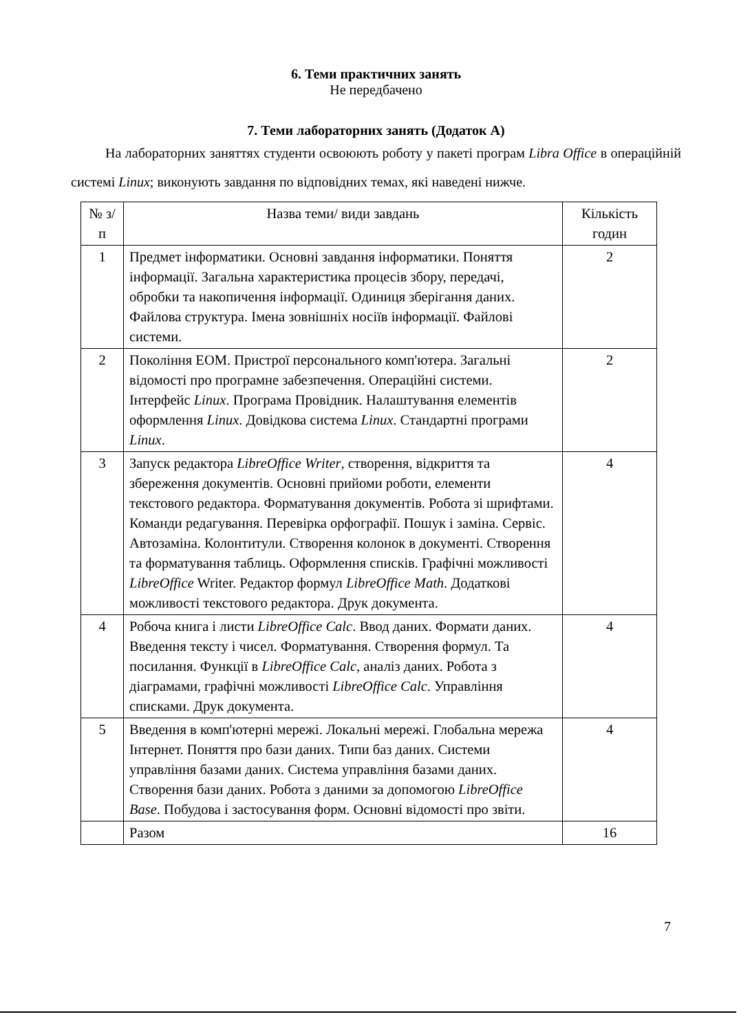6. Теми практичних занять
Не передбачено
7. Теми лабораторних занять (Додаток А)
На лабораторних заняттях студенти освоюють роботу у пакеті програм Libra Office в операційній системі Linux; виконують завдання по відповідних темах, які наведені нижче.
| № з/п | Назва теми/ види завдань | Кількість годин |
| --- | --- | --- |
| 1 | Предмет інформатики. Основні завдання інформатики. Поняття інформації. Загальна характеристика процесів збору, передачі, обробки та накопичення інформації. Одиниця зберігання даних. Файлова структура. Імена зовнішніх носіїв інформації. Файлові системи. | 2 |
| 2 | Покоління ЕОМ. Пристрої персонального комп'ютера. Загальні відомості про програмне забезпечення. Операційні системи. Інтерфейс Linux . Програма Провідник. Налаштування елементів оформлення Linux . Довідкова система Linux . Стандартні програми Linux . | 2 |
| 3 | Запуск редактора LibreOffice Writer , створення, відкриття та збереження документів. Основні прийоми роботи, елементи текстового редактора. Форматування документів. Робота зі шрифтами. Команди редагування. Перевірка орфографії. Пошук і заміна. Сервіс. Автозаміна. Колонтитули. Створення колонок в документі. Створення та форматування таблиць. Оформлення списків. Графічні можливості LibreOffice Writer. Редактор формул LibreOffice Math . Додаткові можливості текстового редактора. Друк документа. | 4 |
| 4 | Робоча книга і листи LibreOffice Calc . Ввод даних. Формати даних. Введення тексту і чисел. Форматування. Створення формул. Та посилання. Функції в LibreOffice Calc , аналіз даних. Робота з діаграмами, графічні можливості LibreOffice Calc . Управління списками. Друк документа. | 4 |
| 5 | Введення в комп'ютерні мережі. Локальні мережі. Глобальна мережа Інтернет. Поняття про бази даних. Типи баз даних. Системи управління базами даних. Система управління базами даних. Створення бази даних. Робота з даними за допомогою LibreOffice Base . Побудова і застосування форм. Основні відомості про звіти. | 4 |
| | Разом | 16 |
7